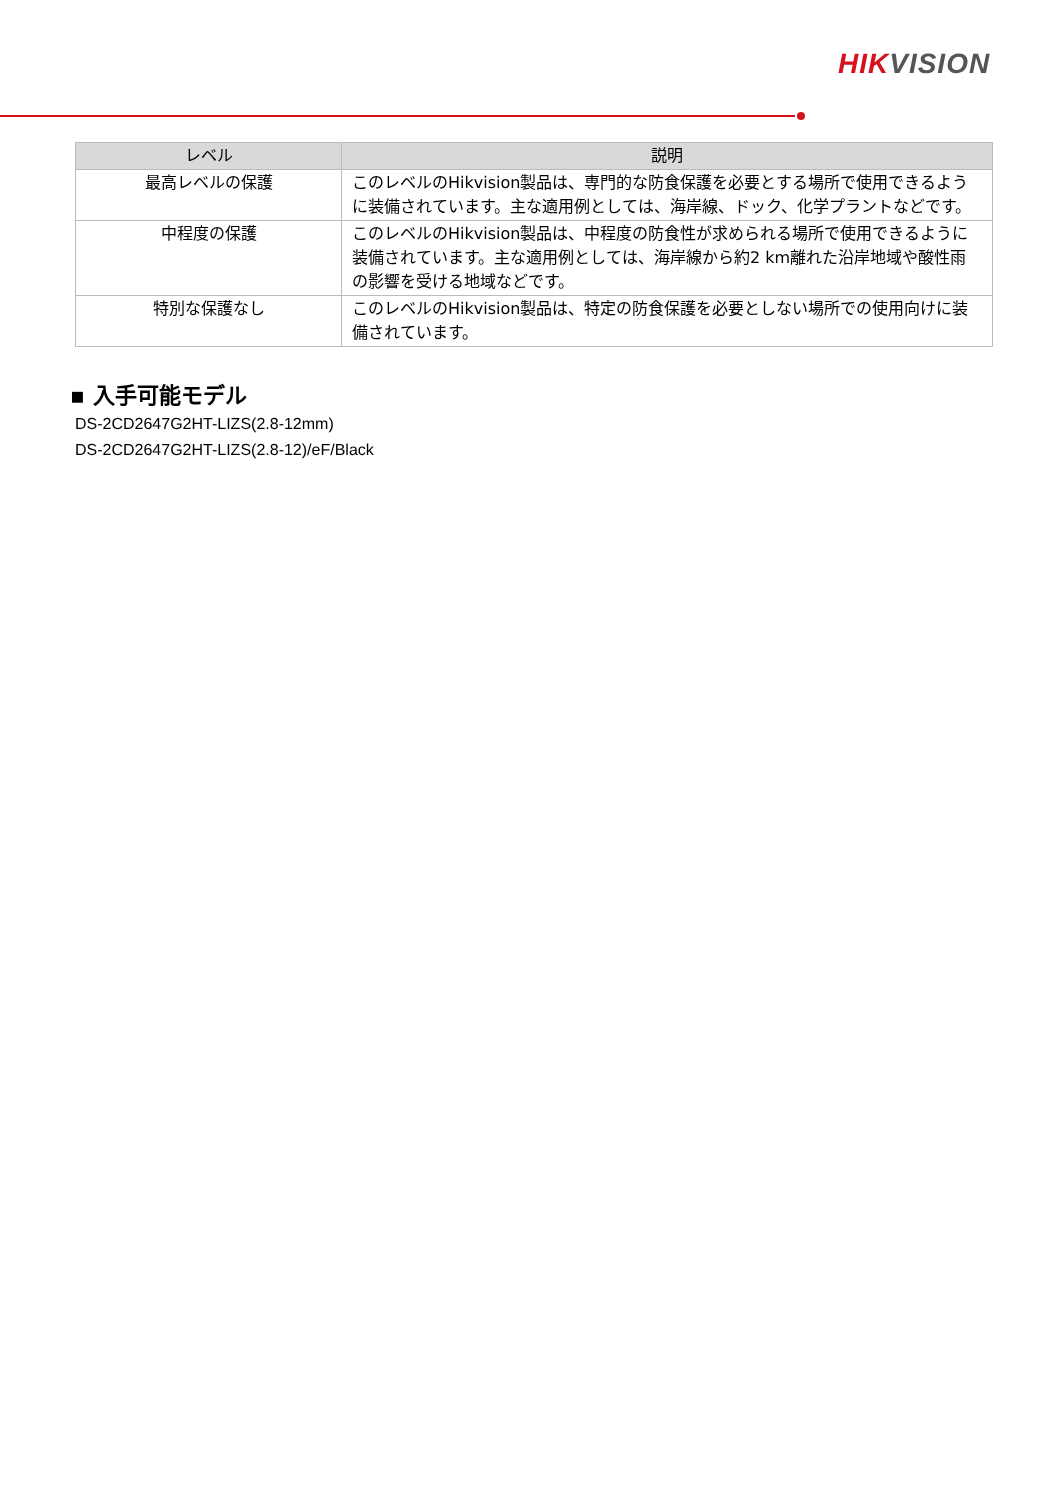HIK VISION
| レベル | 説明 |
| --- | --- |
| 最高レベルの保護 | このレベルのHikvision製品は、専門的な防食保護を必要とする場所で使用できるように装備されています。主な適用例としては、海岸線、ドック、化学プラントなどです。 |
| 中程度の保護 | このレベルのHikvision製品は、中程度の防食性が求められる場所で使用できるように装備されています。主な適用例としては、海岸線から約2 km離れた沿岸地域や酸性雨の影響を受ける地域などです。 |
| 特別な保護なし | このレベルのHikvision製品は、特定の防食保護を必要としない場所での使用向けに装備されています。 |
▪ 入手可能モデル
DS-2CD2647G2HT-LIZS(2.8-12mm)
DS-2CD2647G2HT-LIZS(2.8-12)/eF/Black